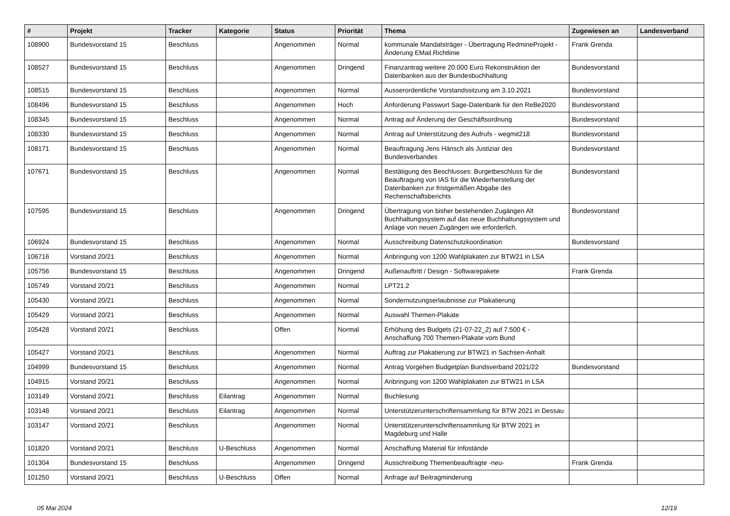| # | Projekt | Tracker | Kategorie | Status | Priorität | Thema | Zugewiesen an | Landesverband |
| --- | --- | --- | --- | --- | --- | --- | --- | --- |
| 108900 | Bundesvorstand 15 | Beschluss | | Angenommen | Normal | kommunale Mandatsträger - Übertragung RedmineProjekt - Änderung EMail Richtlinie | Frank Grenda | |
| 108527 | Bundesvorstand 15 | Beschluss | | Angenommen | Dringend | Finanzantrag weitere 20.000 Euro Rekonstruktion der Datenbanken aus der Bundesbuchhaltung | Bundesvorstand | |
| 108515 | Bundesvorstand 15 | Beschluss | | Angenommen | Normal | Ausserordentliche Vorstandssitzung am 3.10.2021 | Bundesvorstand | |
| 108496 | Bundesvorstand 15 | Beschluss | | Angenommen | Hoch | Anforderung Passwort Sage-Datenbank für den ReBe2020 | Bundesvorstand | |
| 108345 | Bundesvorstand 15 | Beschluss | | Angenommen | Normal | Antrag auf Änderung der Geschäftsordnung | Bundesvorstand | |
| 108330 | Bundesvorstand 15 | Beschluss | | Angenommen | Normal | Antrag auf Unterstützung des Aufrufs - wegmit218 | Bundesvorstand | |
| 108171 | Bundesvorstand 15 | Beschluss | | Angenommen | Normal | Beauftragung Jens Hänsch als Justiziar des Bundesverbandes | Bundesvorstand | |
| 107671 | Bundesvorstand 15 | Beschluss | | Angenommen | Normal | Bestätigung des Beschlusses: Burgetbeschluss für die Beauftragung von IAS für die Wiederherstellung der Datenbanken zur fristgemäßen Abgabe des Rechenschaftsberichts | Bundesvorstand | |
| 107595 | Bundesvorstand 15 | Beschluss | | Angenommen | Dringend | Übertragung von bisher bestehenden Zugängen Alt Buchhaltungssystem auf das neue Buchhaltungssystem und Anlage von neuen Zugängen wie erforderlich. | Bundesvorstand | |
| 106924 | Bundesvorstand 15 | Beschluss | | Angenommen | Normal | Ausschreibung Datenschutzkoordination | Bundesvorstand | |
| 106716 | Vorstand 20/21 | Beschluss | | Angenommen | Normal | Anbringung von 1200 Wahlplakaten zur BTW21 in LSA | | |
| 105756 | Bundesvorstand 15 | Beschluss | | Angenommen | Dringend | Außenauftritt / Design - Softwarepakete | Frank Grenda | |
| 105749 | Vorstand 20/21 | Beschluss | | Angenommen | Normal | LPT21.2 | | |
| 105430 | Vorstand 20/21 | Beschluss | | Angenommen | Normal | Sondernutzungserlaubnisse zur Plakatierung | | |
| 105429 | Vorstand 20/21 | Beschluss | | Angenommen | Normal | Auswahl Themen-Plakate | | |
| 105428 | Vorstand 20/21 | Beschluss | | Offen | Normal | Erhöhung des Budgets (21-07-22_2) auf 7.500 € - Anschaffung 700 Themen-Plakate vom Bund | | |
| 105427 | Vorstand 20/21 | Beschluss | | Angenommen | Normal | Auftrag zur Plakatierung zur BTW21 in Sachsen-Anhalt | | |
| 104999 | Bundesvorstand 15 | Beschluss | | Angenommen | Normal | Antrag Vorgehen Budgetplan Bundsverband 2021/22 | Bundesvorstand | |
| 104915 | Vorstand 20/21 | Beschluss | | Angenommen | Normal | Anbringung von 1200 Wahlplakaten zur BTW21 in LSA | | |
| 103149 | Vorstand 20/21 | Beschluss | Eilantrag | Angenommen | Normal | Buchlesung | | |
| 103148 | Vorstand 20/21 | Beschluss | Eilantrag | Angenommen | Normal | Unterstützerunterschriftensammlung für BTW 2021 in Dessau | | |
| 103147 | Vorstand 20/21 | Beschluss | | Angenommen | Normal | Unterstützerunterschriftensammlung für BTW 2021 in Magdeburg und Halle | | |
| 101820 | Vorstand 20/21 | Beschluss | U-Beschluss | Angenommen | Normal | Anschaffung Material für Infostände | | |
| 101304 | Bundesvorstand 15 | Beschluss | | Angenommen | Dringend | Ausschreibung Themenbeauftragte -neu- | Frank Grenda | |
| 101250 | Vorstand 20/21 | Beschluss | U-Beschluss | Offen | Normal | Anfrage auf Beitragminderung | | |
05 Mai 2024 12/19